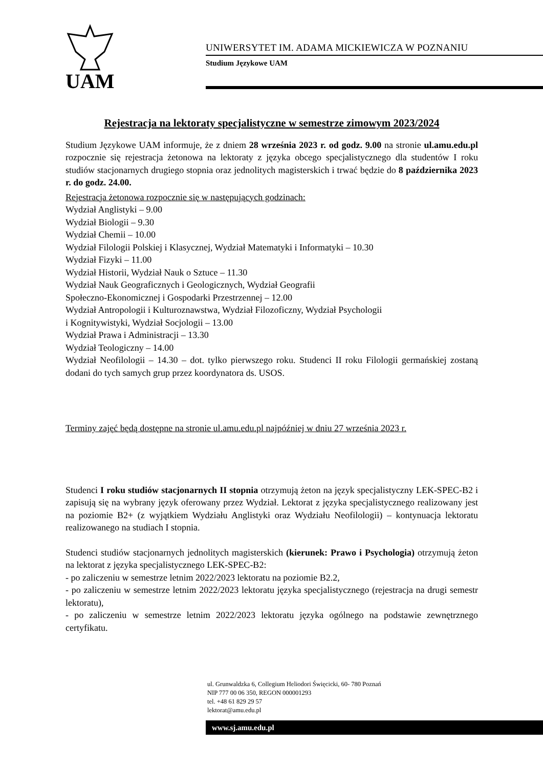UAM
UNIWERSYTET IM. ADAMA MICKIEWICZA W POZNANIU
Studium Językowe UAM
Rejestracja na lektoraty specjalistyczne w semestrze zimowym 2023/2024
Studium Językowe UAM informuje, że z dniem 28 września 2023 r. od godz. 9.00 na stronie ul.amu.edu.pl rozpocznie się rejestracja żetonowa na lektoraty z języka obcego specjalistycznego dla studentów I roku studiów stacjonarnych drugiego stopnia oraz jednolitych magisterskich i trwać będzie do 8 października 2023 r. do godz. 24.00.
Rejestracja żetonowa rozpocznie się w następujących godzinach:
Wydział Anglistyki – 9.00
Wydział Biologii – 9.30
Wydział Chemii – 10.00
Wydział Filologii Polskiej i Klasycznej, Wydział Matematyki i Informatyki – 10.30
Wydział Fizyki – 11.00
Wydział Historii, Wydział Nauk o Sztuce – 11.30
Wydział Nauk Geograficznych i Geologicznych, Wydział Geografii
Społeczno-Ekonomicznej i Gospodarki Przestrzennej – 12.00
Wydział Antropologii i Kulturoznawstwa, Wydział Filozoficzny, Wydział Psychologii
i Kognitywistyki, Wydział Socjologii – 13.00
Wydział Prawa i Administracji – 13.30
Wydział Teologiczny – 14.00
Wydział Neofilologii – 14.30 – dot. tylko pierwszego roku. Studenci II roku Filologii germańskiej zostaną dodani do tych samych grup przez koordynatora ds. USOS.
Terminy zajęć będą dostępne na stronie ul.amu.edu.pl najpóźniej w dniu 27 września 2023 r.
Studenci I roku studiów stacjonarnych II stopnia otrzymują żeton na język specjalistyczny LEK-SPEC-B2 i zapisują się na wybrany język oferowany przez Wydział. Lektorat z języka specjalistycznego realizowany jest na poziomie B2+ (z wyjątkiem Wydziału Anglistyki oraz Wydziału Neofilologii) – kontynuacja lektoratu realizowanego na studiach I stopnia.
Studenci studiów stacjonarnych jednolitych magisterskich (kierunek: Prawo i Psychologia) otrzymują żeton na lektorat z języka specjalistycznego LEK-SPEC-B2:
- po zaliczeniu w semestrze letnim 2022/2023 lektoratu na poziomie B2.2,
- po zaliczeniu w semestrze letnim 2022/2023 lektoratu języka specjalistycznego (rejestracja na drugi semestr lektoratu),
- po zaliczeniu w semestrze letnim 2022/2023 lektoratu języka ogólnego na podstawie zewnętrznego certyfikatu.
ul. Grunwaldzka 6, Collegium Heliodori Święcicki, 60- 780 Poznań
NIP 777 00 06 350, REGON 000001293
tel. +48 61 829 29 57
lektorat@amu.edu.pl
www.sj.amu.edu.pl